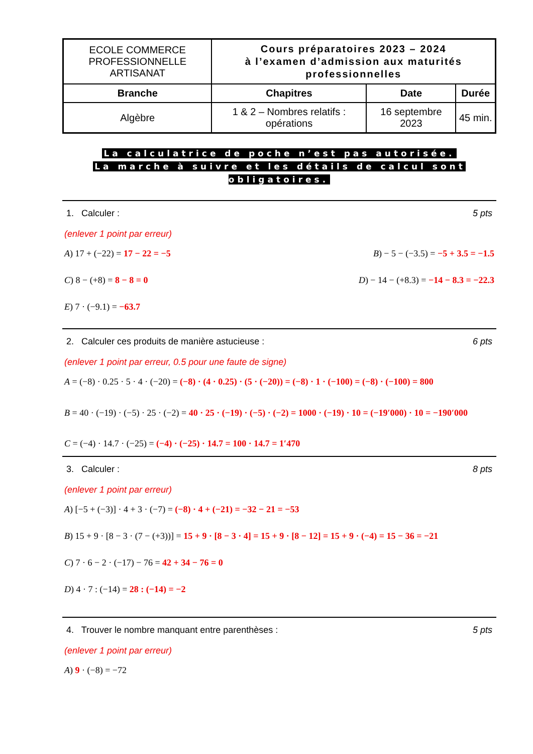| ECOLE COMMERCE PROFESSIONNELLE ARTISANAT | Cours préparatoires 2023 – 2024 à l’examen d’admission aux maturités professionnelles | | |
| Branche | Chapitres | Date | Durée |
| Algèbre | 1 & 2 – Nombres relatifs : opérations | 16 septembre 2023 | 45 min. |
La calculatrice de poche n’est pas autorisée.
La marche à suivre et les détails de calcul sont obligatoires.
1. Calculer : 5 pts
(enlever 1 point par erreur)
A) 17 + (−22) = 17 − 22 = −5 B) − 5 − (−3.5) = −5 + 3.5 = −1.5
C) 8 − (+8) = 8 − 8 = 0 D) − 14 − (+8.3) = −14 − 8.3 = −22.3
E) 7 · (−9.1) = −63.7
2. Calculer ces produits de manière astucieuse : 6 pts
(enlever 1 point par erreur, 0.5 pour une faute de signe)
A = (−8) · 0.25 · 5 · 4 · (−20) = (−8) · (4 · 0.25) · (5 · (−20)) = (−8) · 1 · (−100) = (−8) · (−100) = 800
B = 40 · (−19) · (−5) · 25 · (−2) = 40 · 25 · (−19) · (−5) · (−2) = 1000 · (−19) · 10 = (−19′000) · 10 = −190′000
C = (−4) · 14.7 · (−25) = (−4) · (−25) · 14.7 = 100 · 14.7 = 1′470
3. Calculer : 8 pts
(enlever 1 point par erreur)
A) [−5 + (−3)] · 4 + 3 · (−7) = (−8) · 4 + (−21) = −32 − 21 = −53
B) 15 + 9 · [8 − 3 · (7 − (+3))] = 15 + 9 · [8 − 3 · 4] = 15 + 9 · [8 − 12] = 15 + 9 · (−4) = 15 − 36 = −21
C) 7 · 6 − 2 · (−17) − 76 = 42 + 34 − 76 = 0
D) 4 · 7 : (−14) = 28 : (−14) = −2
4. Trouver le nombre manquant entre parenthèses : 5 pts
(enlever 1 point par erreur)
A) 9 · (−8) = −72